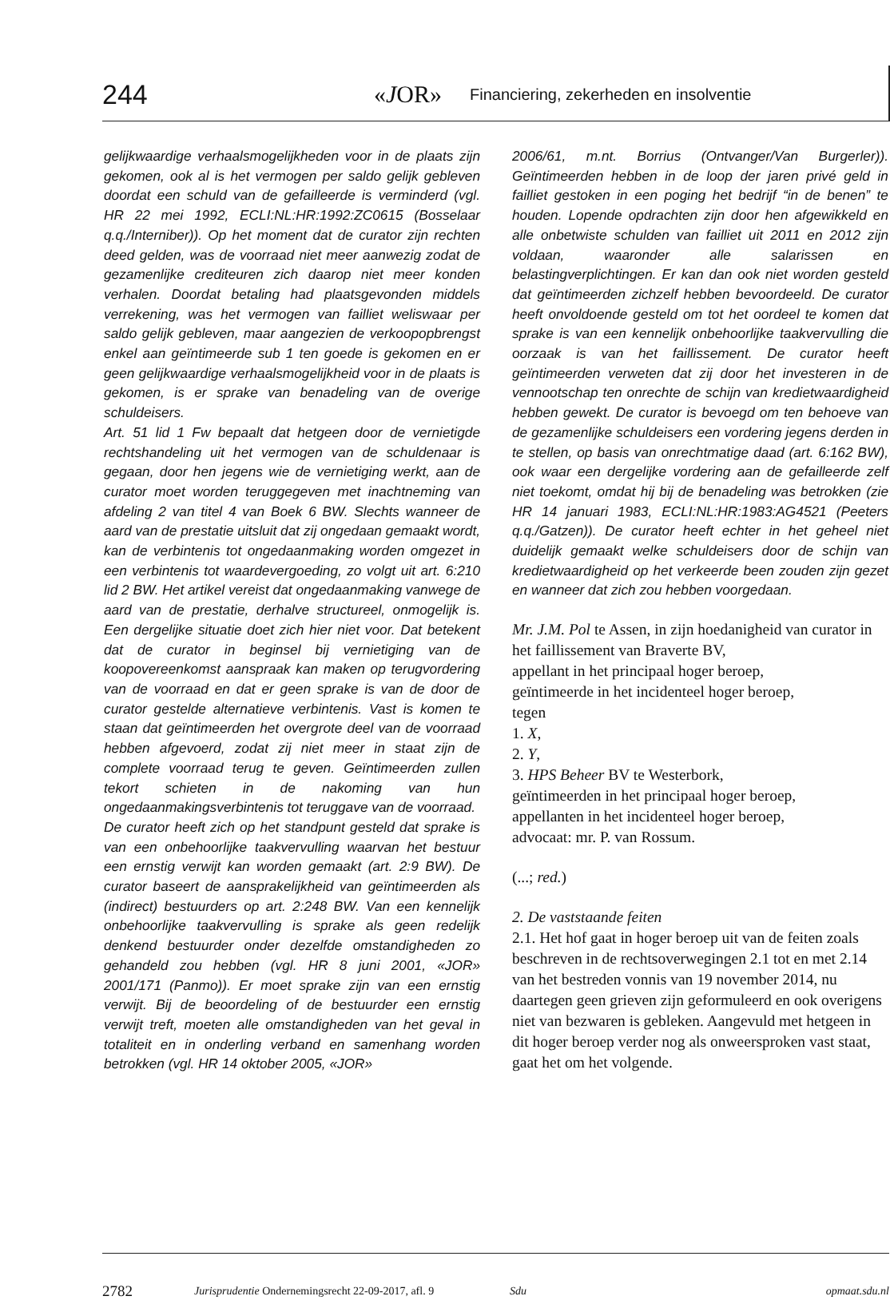244 «JOR» Financiering, zekerheden en insolventie
gelijkwaardige verhaalsmogelijkheden voor in de plaats zijn gekomen, ook al is het vermogen per saldo gelijk gebleven doordat een schuld van de gefailleerde is verminderd (vgl. HR 22 mei 1992, ECLI:NL:HR:1992:ZC0615 (Bosselaar q.q./Interniber)). Op het moment dat de curator zijn rechten deed gelden, was de voorraad niet meer aanwezig zodat de gezamenlijke crediteuren zich daarop niet meer konden verhalen. Doordat betaling had plaatsgevonden middels verrekening, was het vermogen van failliet weliswaar per saldo gelijk gebleven, maar aangezien de verkoopopbrengst enkel aan geïntimeerde sub 1 ten goede is gekomen en er geen gelijkwaardige verhaalsmogelijkheid voor in de plaats is gekomen, is er sprake van benadeling van de overige schuldeisers.
Art. 51 lid 1 Fw bepaalt dat hetgeen door de vernietigde rechtshandeling uit het vermogen van de schuldenaar is gegaan, door hen jegens wie de vernietiging werkt, aan de curator moet worden teruggegeven met inachtneming van afdeling 2 van titel 4 van Boek 6 BW. Slechts wanneer de aard van de prestatie uitsluit dat zij ongedaan gemaakt wordt, kan de verbintenis tot ongedaanmaking worden omgezet in een verbintenis tot waardevergoeding, zo volgt uit art. 6:210 lid 2 BW. Het artikel vereist dat ongedaanmaking vanwege de aard van de prestatie, derhalve structureel, onmogelijk is. Een dergelijke situatie doet zich hier niet voor. Dat betekent dat de curator in beginsel bij vernietiging van de koopovereenkomst aanspraak kan maken op terugvordering van de voorraad en dat er geen sprake is van de door de curator gestelde alternatieve verbintenis. Vast is komen te staan dat geïntimeerden het overgrote deel van de voorraad hebben afgevoerd, zodat zij niet meer in staat zijn de complete voorraad terug te geven. Geïntimeerden zullen tekort schieten in de nakoming van hun ongedaanmakingsverbintenis tot teruggave van de voorraad.
De curator heeft zich op het standpunt gesteld dat sprake is van een onbehoorlijke taakvervulling waarvan het bestuur een ernstig verwijt kan worden gemaakt (art. 2:9 BW). De curator baseert de aansprakelijkheid van geïntimeerden als (indirect) bestuurders op art. 2:248 BW. Van een kennelijk onbehoorlijke taakvervulling is sprake als geen redelijk denkend bestuurder onder dezelfde omstandigheden zo gehandeld zou hebben (vgl. HR 8 juni 2001, «JOR» 2001/171 (Panmo)). Er moet sprake zijn van een ernstig verwijt. Bij de beoordeling of de bestuurder een ernstig verwijt treft, moeten alle omstandigheden van het geval in totaliteit en in onderling verband en samenhang worden betrokken (vgl. HR 14 oktober 2005, «JOR»
2006/61, m.nt. Borrius (Ontvanger/Van Burgerler)). Geïntimeerden hebben in de loop der jaren privé geld in failliet gestoken in een poging het bedrijf “in de benen” te houden. Lopende opdrachten zijn door hen afgewikkeld en alle onbetwiste schulden van failliet uit 2011 en 2012 zijn voldaan, waaronder alle salarissen en belastingverplichtingen. Er kan dan ook niet worden gesteld dat geïntimeerden zichzelf hebben bevoordeeld. De curator heeft onvoldoende gesteld om tot het oordeel te komen dat sprake is van een kennelijk onbehoorlijke taakvervulling die oorzaak is van het faillissement. De curator heeft geïntimeerden verweten dat zij door het investeren in de vennootschap ten onrechte de schijn van kredietwaardigheid hebben gewekt. De curator is bevoegd om ten behoeve van de gezamenlijke schuldeisers een vordering jegens derden in te stellen, op basis van onrechtmatige daad (art. 6:162 BW), ook waar een dergelijke vordering aan de gefailleerde zelf niet toekomt, omdat hij bij de benadeling was betrokken (zie HR 14 januari 1983, ECLI:NL:HR:1983:AG4521 (Peeters q.q./Gatzen)). De curator heeft echter in het geheel niet duidelijk gemaakt welke schuldeisers door de schijn van kredietwaardigheid op het verkeerde been zouden zijn gezet en wanneer dat zich zou hebben voorgedaan.
Mr. J.M. Pol te Assen, in zijn hoedanigheid van curator in het faillissement van Braverte BV,
appellant in het principaal hoger beroep,
geïntimeerde in het incidenteel hoger beroep,
tegen
1. X,
2. Y,
3. HPS Beheer BV te Westerbork,
geïntimeerden in het principaal hoger beroep,
appellanten in het incidenteel hoger beroep,
advocaat: mr. P. van Rossum.
(...; red.)
2. De vaststaande feiten
2.1. Het hof gaat in hoger beroep uit van de feiten zoals beschreven in de rechtsoverwegingen 2.1 tot en met 2.14 van het bestreden vonnis van 19 november 2014, nu daartegen geen grieven zijn geformuleerd en ook overigens niet van bezwaren is gebleken. Aangevuld met hetgeen in dit hoger beroep verder nog als onweersproken vast staat, gaat het om het volgende.
2782 Jurisprudentie Ondernemingsrecht 22-09-2017, afl. 9 Sdu opmaat.sdu.nl